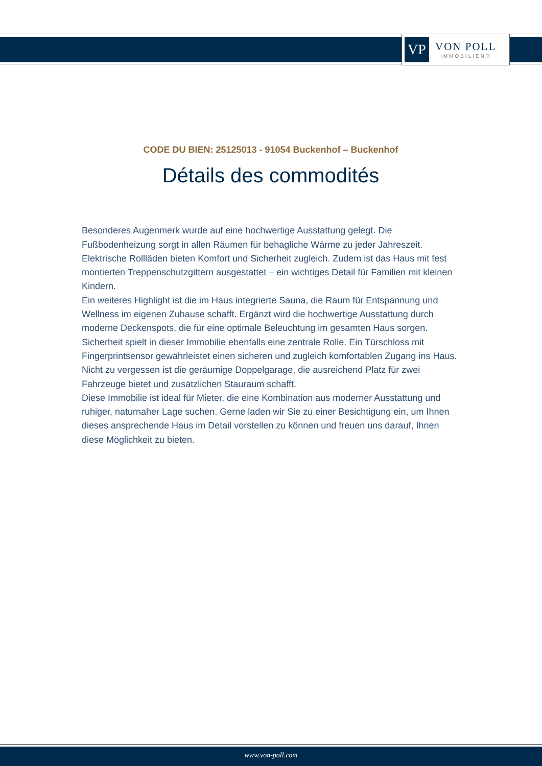VP
VON POLL
IMMOBILIEN®
CODE DU BIEN: 25125013 - 91054 Buckenhof – Buckenhof
Détails des commodités
Besonderes Augenmerk wurde auf eine hochwertige Ausstattung gelegt. Die Fußbodenheizung sorgt in allen Räumen für behagliche Wärme zu jeder Jahreszeit. Elektrische Rollläden bieten Komfort und Sicherheit zugleich. Zudem ist das Haus mit fest montierten Treppenschutzgittern ausgestattet – ein wichtiges Detail für Familien mit kleinen Kindern.
Ein weiteres Highlight ist die im Haus integrierte Sauna, die Raum für Entspannung und Wellness im eigenen Zuhause schafft. Ergänzt wird die hochwertige Ausstattung durch moderne Deckenspots, die für eine optimale Beleuchtung im gesamten Haus sorgen.
Sicherheit spielt in dieser Immobilie ebenfalls eine zentrale Rolle. Ein Türschloss mit Fingerprintsensor gewährleistet einen sicheren und zugleich komfortablen Zugang ins Haus.
Nicht zu vergessen ist die geräumige Doppelgarage, die ausreichend Platz für zwei Fahrzeuge bietet und zusätzlichen Stauraum schafft.
Diese Immobilie ist ideal für Mieter, die eine Kombination aus moderner Ausstattung und ruhiger, naturnaher Lage suchen. Gerne laden wir Sie zu einer Besichtigung ein, um Ihnen dieses ansprechende Haus im Detail vorstellen zu können und freuen uns darauf, Ihnen diese Möglichkeit zu bieten.
www.von-poll.com